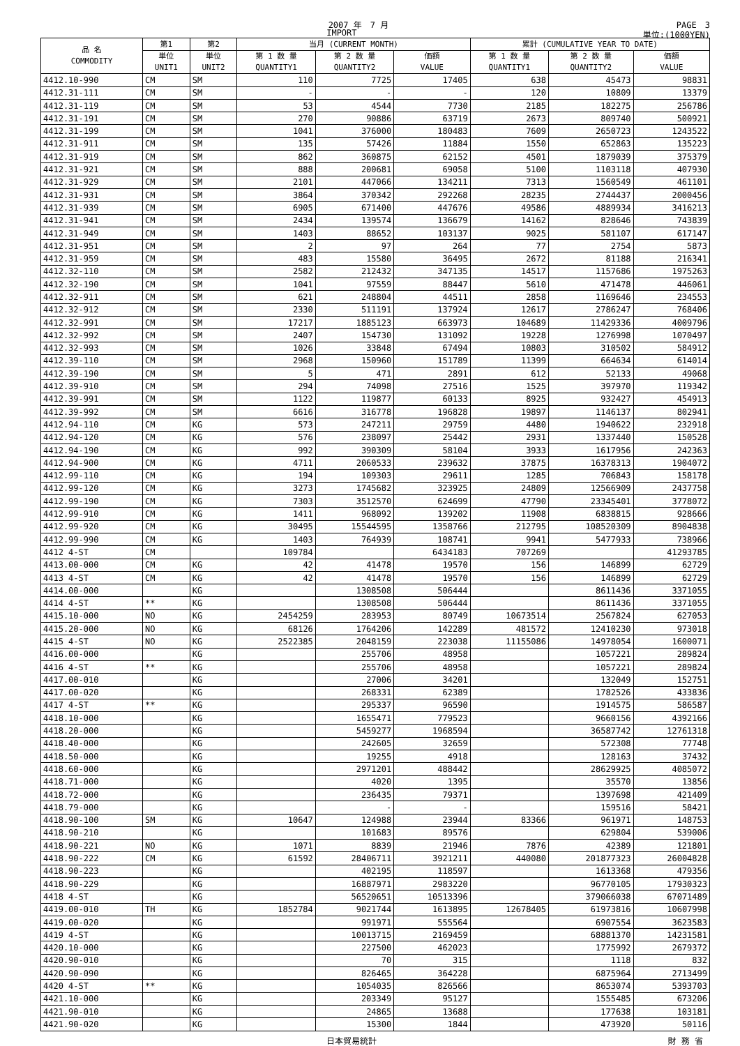2007 年　7 月 PAGE　3
IMPORT 単位:(1000YEN)
| 品 名 COMMODITY | 第1 | 第2 | 当月 (CURRENT MONTH) | | | 累計 (CUMULATIVE YEAR TO DATE) | | |
| --- | --- | --- | --- | --- | --- | --- | --- | --- |
| | 単位 UNIT1 | 単位 UNIT2 | 第 1 数 量 QUANTITY1 | 第 2 数 量 QUANTITY2 | 価額 VALUE | 第 1 数 量 QUANTITY1 | 第 2 数 量 QUANTITY2 | 価額 VALUE |
| 4412.10-990 | CM | SM | 110 | 7725 | 17405 | 638 | 45473 | 98831 |
| 4412.31-111 | CM | SM | - | - | - | 120 | 10809 | 13379 |
| 4412.31-119 | CM | SM | 53 | 4544 | 7730 | 2185 | 182275 | 256786 |
| 4412.31-191 | CM | SM | 270 | 90886 | 63719 | 2673 | 809740 | 500921 |
| 4412.31-199 | CM | SM | 1041 | 376000 | 180483 | 7609 | 2650723 | 1243522 |
| 4412.31-911 | CM | SM | 135 | 57426 | 11884 | 1550 | 652863 | 135223 |
| 4412.31-919 | CM | SM | 862 | 360875 | 62152 | 4501 | 1879039 | 375379 |
| 4412.31-921 | CM | SM | 888 | 200681 | 69058 | 5100 | 1103118 | 407930 |
| 4412.31-929 | CM | SM | 2101 | 447066 | 134211 | 7313 | 1560549 | 461101 |
| 4412.31-931 | CM | SM | 3864 | 370342 | 292268 | 28235 | 2744437 | 2000456 |
| 4412.31-939 | CM | SM | 6905 | 671400 | 447676 | 49586 | 4889934 | 3416213 |
| 4412.31-941 | CM | SM | 2434 | 139574 | 136679 | 14162 | 828646 | 743839 |
| 4412.31-949 | CM | SM | 1403 | 88652 | 103137 | 9025 | 581107 | 617147 |
| 4412.31-951 | CM | SM | 2 | 97 | 264 | 77 | 2754 | 5873 |
| 4412.31-959 | CM | SM | 483 | 15580 | 36495 | 2672 | 81188 | 216341 |
| 4412.32-110 | CM | SM | 2582 | 212432 | 347135 | 14517 | 1157686 | 1975263 |
| 4412.32-190 | CM | SM | 1041 | 97559 | 88447 | 5610 | 471478 | 446061 |
| 4412.32-911 | CM | SM | 621 | 248804 | 44511 | 2858 | 1169646 | 234553 |
| 4412.32-912 | CM | SM | 2330 | 511191 | 137924 | 12617 | 2786247 | 768406 |
| 4412.32-991 | CM | SM | 17217 | 1885123 | 663973 | 104689 | 11429336 | 4009796 |
| 4412.32-992 | CM | SM | 2407 | 154730 | 131092 | 19228 | 1276998 | 1070497 |
| 4412.32-993 | CM | SM | 1026 | 33848 | 67494 | 10803 | 310502 | 584912 |
| 4412.39-110 | CM | SM | 2968 | 150960 | 151789 | 11399 | 664634 | 614014 |
| 4412.39-190 | CM | SM | 5 | 471 | 2891 | 612 | 52133 | 49068 |
| 4412.39-910 | CM | SM | 294 | 74098 | 27516 | 1525 | 397970 | 119342 |
| 4412.39-991 | CM | SM | 1122 | 119877 | 60133 | 8925 | 932427 | 454913 |
| 4412.39-992 | CM | SM | 6616 | 316778 | 196828 | 19897 | 1146137 | 802941 |
| 4412.94-110 | CM | KG | 573 | 247211 | 29759 | 4480 | 1940622 | 232918 |
| 4412.94-120 | CM | KG | 576 | 238097 | 25442 | 2931 | 1337440 | 150528 |
| 4412.94-190 | CM | KG | 992 | 390309 | 58104 | 3933 | 1617956 | 242363 |
| 4412.94-900 | CM | KG | 4711 | 2060533 | 239632 | 37875 | 16378313 | 1904072 |
| 4412.99-110 | CM | KG | 194 | 109303 | 29611 | 1285 | 706843 | 158178 |
| 4412.99-120 | CM | KG | 3273 | 1745682 | 323925 | 24809 | 12566909 | 2437758 |
| 4412.99-190 | CM | KG | 7303 | 3512570 | 624699 | 47790 | 23345401 | 3778072 |
| 4412.99-910 | CM | KG | 1411 | 968092 | 139202 | 11908 | 6838815 | 928666 |
| 4412.99-920 | CM | KG | 30495 | 15544595 | 1358766 | 212795 | 108520309 | 8904838 |
| 4412.99-990 | CM | KG | 1403 | 764939 | 108741 | 9941 | 5477933 | 738966 |
| 4412 4-ST | CM | | 109784 | | 6434183 | 707269 | | 41293785 |
| 4413.00-000 | CM | KG | 42 | 41478 | 19570 | 156 | 146899 | 62729 |
| 4413 4-ST | CM | KG | 42 | 41478 | 19570 | 156 | 146899 | 62729 |
| 4414.00-000 | | KG | | 1308508 | 506444 | | 8611436 | 3371055 |
| 4414 4-ST | ** | KG | | 1308508 | 506444 | | 8611436 | 3371055 |
| 4415.10-000 | NO | KG | 2454259 | 283953 | 80749 | 10673514 | 2567824 | 627053 |
| 4415.20-000 | NO | KG | 68126 | 1764206 | 142289 | 481572 | 12410230 | 973018 |
| 4415 4-ST | NO | KG | 2522385 | 2048159 | 223038 | 11155086 | 14978054 | 1600071 |
| 4416.00-000 | | KG | | 255706 | 48958 | | 1057221 | 289824 |
| 4416 4-ST | ** | KG | | 255706 | 48958 | | 1057221 | 289824 |
| 4417.00-010 | | KG | | 27006 | 34201 | | 132049 | 152751 |
| 4417.00-020 | | KG | | 268331 | 62389 | | 1782526 | 433836 |
| 4417 4-ST | ** | KG | | 295337 | 96590 | | 1914575 | 586587 |
| 4418.10-000 | | KG | | 1655471 | 779523 | | 9660156 | 4392166 |
| 4418.20-000 | | KG | | 5459277 | 1968594 | | 36587742 | 12761318 |
| 4418.40-000 | | KG | | 242605 | 32659 | | 572308 | 77748 |
| 4418.50-000 | | KG | | 19255 | 4918 | | 128163 | 37432 |
| 4418.60-000 | | KG | | 2971201 | 488442 | | 28629925 | 4085072 |
| 4418.71-000 | | KG | | 4020 | 1395 | | 35570 | 13856 |
| 4418.72-000 | | KG | | 236435 | 79371 | | 1397698 | 421409 |
| 4418.79-000 | | KG | | - | - | | 159516 | 58421 |
| 4418.90-100 | SM | KG | 10647 | 124988 | 23944 | 83366 | 961971 | 148753 |
| 4418.90-210 | | KG | | 101683 | 89576 | | 629804 | 539006 |
| 4418.90-221 | NO | KG | 1071 | 8839 | 21946 | 7876 | 42389 | 121801 |
| 4418.90-222 | CM | KG | 61592 | 28406711 | 3921211 | 440080 | 201877323 | 26004828 |
| 4418.90-223 | | KG | | 402195 | 118597 | | 1613368 | 479356 |
| 4418.90-229 | | KG | | 16887971 | 2983220 | | 96770105 | 17930323 |
| 4418 4-ST | | KG | | 56520651 | 10513396 | | 379066038 | 67071489 |
| 4419.00-010 | TH | KG | 1852784 | 9021744 | 1613895 | 12678405 | 61973816 | 10607998 |
| 4419.00-020 | | KG | | 991971 | 555564 | | 6907554 | 3623583 |
| 4419 4-ST | | KG | | 10013715 | 2169459 | | 68881370 | 14231581 |
| 4420.10-000 | | KG | | 227500 | 462023 | | 1775992 | 2679372 |
| 4420.90-010 | | KG | | 70 | 315 | | 1118 | 832 |
| 4420.90-090 | | KG | | 826465 | 364228 | | 6875964 | 2713499 |
| 4420 4-ST | ** | KG | | 1054035 | 826566 | | 8653074 | 5393703 |
| 4421.10-000 | | KG | | 203349 | 95127 | | 1555485 | 673206 |
| 4421.90-010 | | KG | | 24865 | 13688 | | 177638 | 103181 |
| 4421.90-020 | | KG | | 15300 | 1844 | | 473920 | 50116 |
日本貿易統計 財 務 省